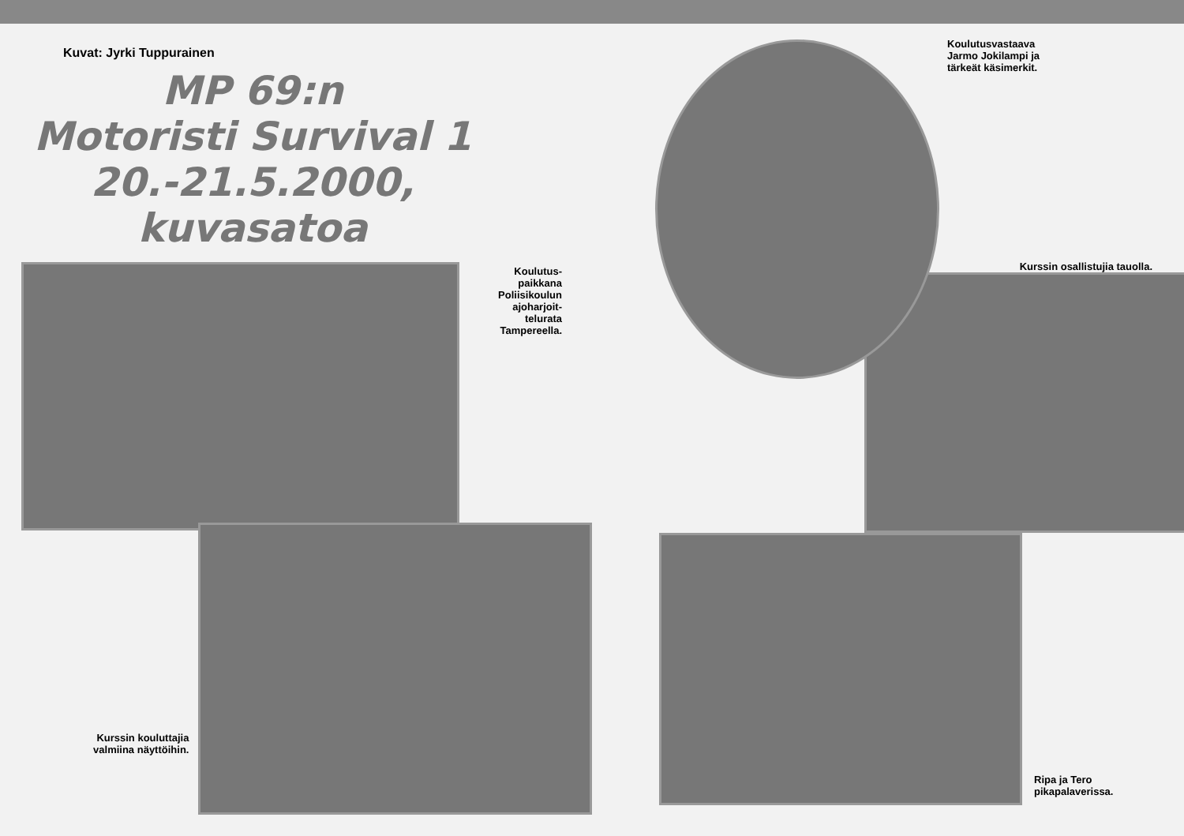Kuvat: Jyrki Tuppurainen
MP 69:n
Motoristi Survival 1
20.-21.5.2000,
kuvasatoa
Koulutus-
paikkana
Poliisikoulun
ajoharjoit-
telurata
Tampereella.
Kurssin kouluttajia
valmiina näyttöihin.
Koulutusvastaava
Jarmo Jokilampi ja
tärkeät käsimerkit.
Kurssin osallistujia tauolla.
Ripa ja Tero
pikapalaverissa.